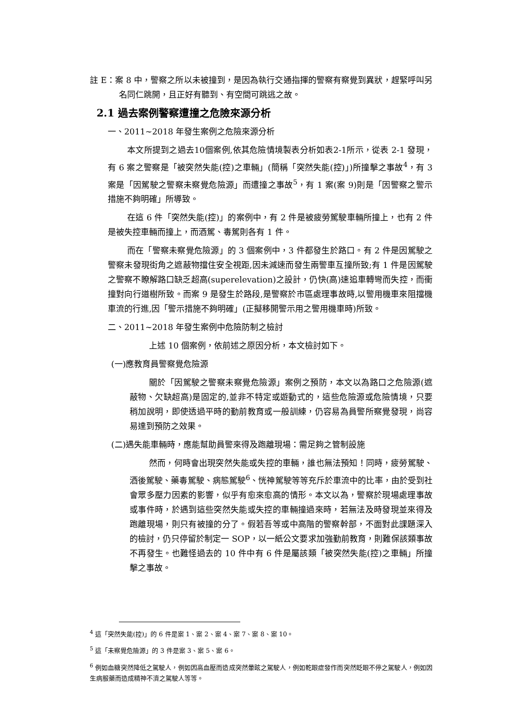註 E：案 8 中，警察之所以未被撞到，是因為執行交通指揮的警察有察覺到異狀，趕緊呼叫另名同仁跳開，且正好有聽到、有空間可跳逃之故。
2.1 過去案例警察遭撞之危險來源分析
一、2011~2018 年發生案例之危險來源分析
本文所提到之過去10個案例,依其危險情境製表分析如表2-1所示，從表 2-1 發現，有 6 案之警察是「被突然失能(控)之車輛」(簡稱「突然失能(控)」)所撞擊之事故<sup>4</sup>，有 3 案是「因駕駛之警察未察覺危險源」而遭撞之事故<sup>5</sup>，有 1 案(案 9)則是「因警察之警示措施不夠明確」所導致。
在這 6 件「突然失能(控)」的案例中，有 2 件是被疲勞駕駛車輛所撞上，也有 2 件是被失控車輛而撞上，而酒駕、毒駕則各有 1 件。
而在「警察未察覺危險源」的 3 個案例中，3 件都發生於路口。有 2 件是因駕駛之警察未發現街角之遮蔽物擋住安全視距,因未減速而發生兩警車互撞所致;有 1 件是因駕駛之警察不瞭解路口缺乏超高(superelevation)之設計，仍快(高)速追車轉彎而失控，而衝撞對向行道樹所致。而案 9 是發生於路段,是警察於市區處理事故時,以警用機車來阻擋機車流的行進,因「警示措施不夠明確」(正擬移開警示用之警用機車時)所致。
二、2011~2018 年發生案例中危險防制之檢討
上述 10 個案例，依前述之原因分析，本文檢討如下。
(一)應教育員警察覺危險源
關於「因駕駛之警察未察覺危險源」案例之預防，本文以為路口之危險源(遮蔽物、欠缺超高)是固定的,並非不特定或遊動式的，這些危險源或危險情境，只要稍加說明，即使透過平時的勤前教育或一般訓練，仍容易為員警所察覺發現，尚容易達到預防之效果。
(二)遇失能車輛時，應能幫助員警來得及跑離現場：需足夠之管制設施
然而，何時會出現突然失能或失控的車輛，誰也無法預知！同時，疲勞駕駛、酒後駕駛、藥毒駕駛、病態駕駛<sup>6</sup>、恍神駕駛等等充斥於車流中的比率，由於受到社會眾多壓力因素的影響，似乎有愈來愈高的情形。本文以為，警察於現場處理事故或事件時，於遇到這些突然失能或失控的車輛撞過來時，若無法及時發現並來得及跑離現場，則只有被撞的分了。假若吾等或中高階的警察幹部，不面對此課題深入的檢討，仍只停留於制定一 SOP，以一紙公文要求加強勤前教育，則難保該類事故不再發生。也難怪過去的 10 件中有 6 件是屬該類「被突然失能(控)之車輛」所撞擊之事故。
<sup>4</sup> 這「突然失能(控)」的 6 件是案 1、案 2、案 4、案 7、案 8、案 10。
<sup>5</sup> 這「未察覺危險源」的 3 件是案 3、案 5、案 6。
<sup>6</sup> 例如血糖突然降低之駕駛人，例如因高血壓而造成突然暈眩之駕駛人，例如乾眼症發作而突然眨眼不停之駕駛人，例如因生病服藥而造成精神不濟之駕駛人等等。